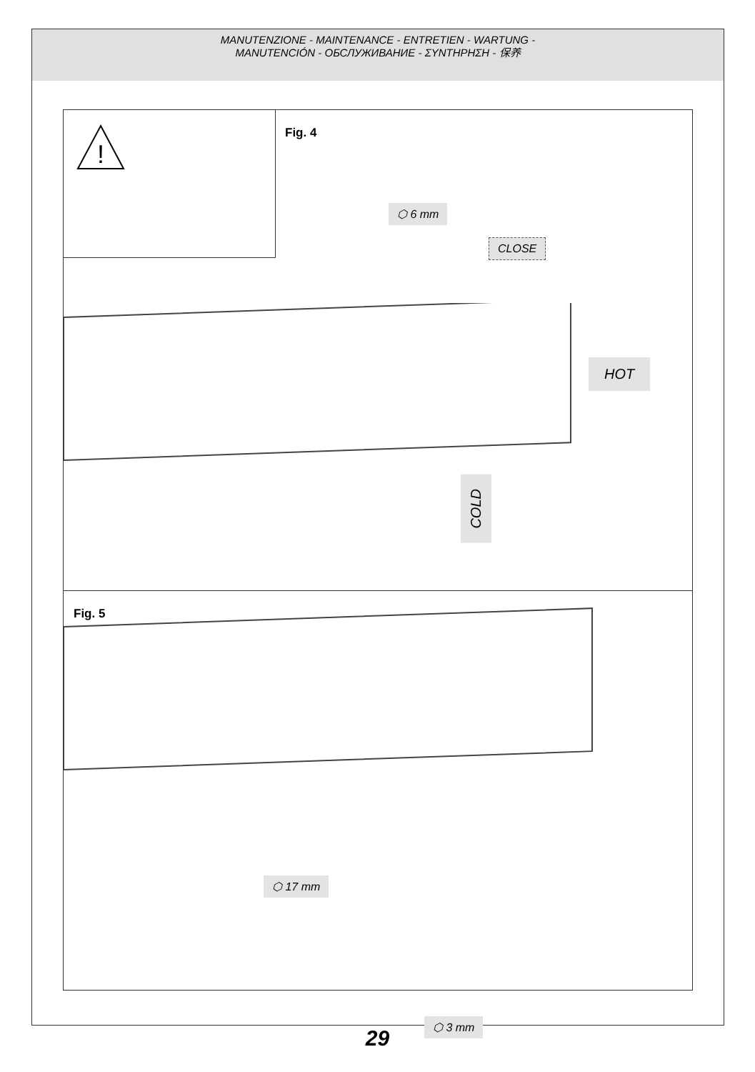MANUTENZIONE - MAINTENANCE - ENTRETIEN - WARTUNG -
MANUTENCIÓN - ОБСЛУЖИВАНИЕ - ΣΥΝΤΗΡΗΣΗ - 保养
!
Fig. 4
⬡ 6 mm
CLOSE
HOT
COLD
Fig. 5
⬡ 17 mm
⬡ 3 mm
29